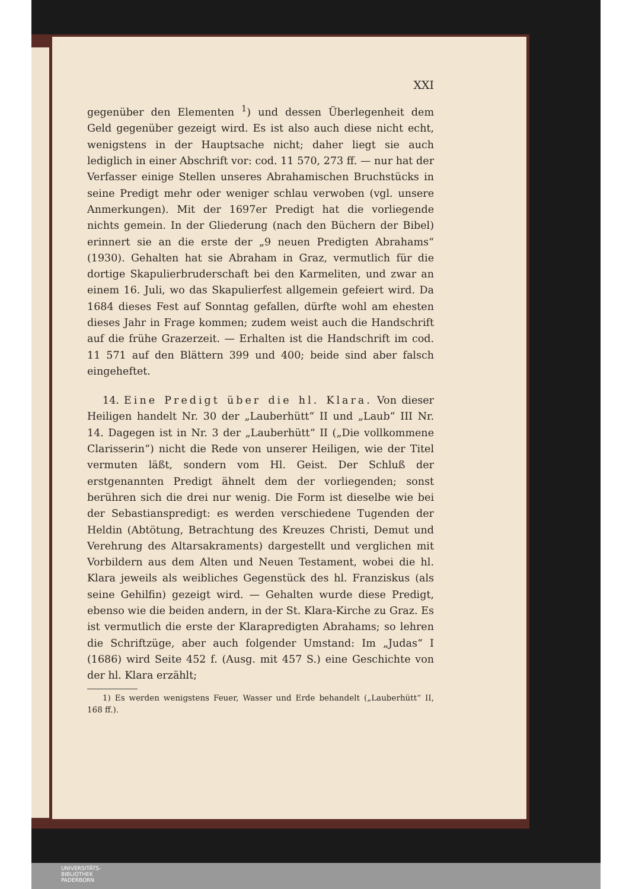XXI
gegenüber den Elementen <sup>1</sup>) und dessen Überlegenheit dem Geld gegenüber gezeigt wird. Es ist also auch diese nicht echt, wenigstens in der Hauptsache nicht; daher liegt sie auch lediglich in einer Abschrift vor: cod. 11 570, 273 ff. — nur hat der Verfasser einige Stellen unseres Abrahamischen Bruchstücks in seine Predigt mehr oder weniger schlau verwoben (vgl. unsere Anmerkungen). Mit der 1697er Predigt hat die vorliegende nichts gemein. In der Gliederung (nach den Büchern der Bibel) erinnert sie an die erste der „9 neuen Predigten Abrahams“ (1930). Gehalten hat sie Abraham in Graz, vermutlich für die dortige Skapulierbruderschaft bei den Karmeliten, und zwar an einem 16. Juli, wo das Skapulierfest allgemein gefeiert wird. Da 1684 dieses Fest auf Sonntag gefallen, dürfte wohl am ehesten dieses Jahr in Frage kommen; zudem weist auch die Handschrift auf die frühe Grazerzeit. — Erhalten ist die Handschrift im cod. 11 571 auf den Blättern 399 und 400; beide sind aber falsch eingeheftet.
14. Eine Predigt über die hl. Klara. Von dieser Heiligen handelt Nr. 30 der „Lauberhütt“ II und „Laub“ III Nr. 14. Dagegen ist in Nr. 3 der „Lauberhütt“ II („Die vollkommene Clarisserin“) nicht die Rede von unserer Heiligen, wie der Titel vermuten läßt, sondern vom Hl. Geist. Der Schluß der erstgenannten Predigt ähnelt dem der vorliegenden; sonst berühren sich die drei nur wenig. Die Form ist dieselbe wie bei der Sebastianspredigt: es werden verschiedene Tugenden der Heldin (Abtötung, Betrachtung des Kreuzes Christi, Demut und Verehrung des Altarsakraments) dargestellt und verglichen mit Vorbildern aus dem Alten und Neuen Testament, wobei die hl. Klara jeweils als weibliches Gegenstück des hl. Franziskus (als seine Gehilfin) gezeigt wird. — Gehalten wurde diese Predigt, ebenso wie die beiden andern, in der St. Klara-Kirche zu Graz. Es ist vermutlich die erste der Klarapredigten Abrahams; so lehren die Schriftzüge, aber auch folgender Umstand: Im „Judas“ I (1686) wird Seite 452 f. (Ausg. mit 457 S.) eine Geschichte von der hl. Klara erzählt;
1) Es werden wenigstens Feuer, Wasser und Erde behandelt („Lauberhütt“ II, 168 ff.).
UNIVERSITÄTS-
BIBLIOTHEK
PADERBORN